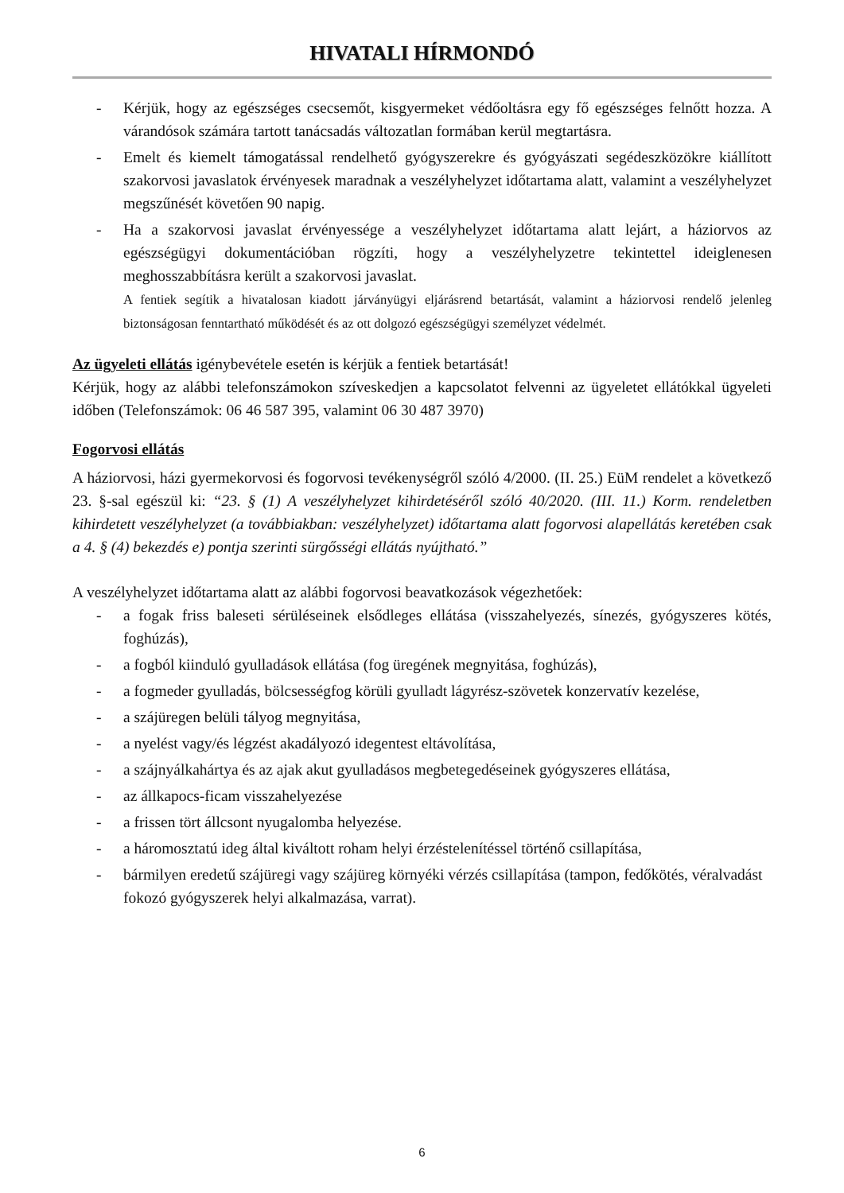HIVATALI HÍRMONDÓ
- Kérjük, hogy az egészséges csecsemőt, kisgyermeket védőoltásra egy fő egészséges felnőtt hozza. A várandósok számára tartott tanácsadás változatlan formában kerül megtartásra.
- Emelt és kiemelt támogatással rendelhető gyógyszerekre és gyógyászati segédeszközökre kiállított szakorvosi javaslatok érvényesek maradnak a veszélyhelyzet időtartama alatt, valamint a veszélyhelyzet megszűnését követően 90 napig.
- Ha a szakorvosi javaslat érvényessége a veszélyhelyzet időtartama alatt lejárt, a háziorvos az egészségügyi dokumentációban rögzíti, hogy a veszélyhelyzetre tekintettel ideiglenesen meghosszabbításra került a szakorvosi javaslat.
A fentiek segítik a hivatalosan kiadott járványügyi eljárásrend betartását, valamint a háziorvosi rendelő jelenleg biztonságosan fenntartható működését és az ott dolgozó egészségügyi személyzet védelmét.
Az ügyeleti ellátás igénybevétele esetén is kérjük a fentiek betartását!
Kérjük, hogy az alábbi telefonszámokon szíveskedjen a kapcsolatot felvenni az ügyeletet ellátókkal ügyeleti időben (Telefonszámok: 06 46 587 395, valamint 06 30 487 3970)
Fogorvosi ellátás
A háziorvosi, házi gyermekorvosi és fogorvosi tevékenységről szóló 4/2000. (II. 25.) EüM rendelet a következő 23. §-sal egészül ki: “23. § (1) A veszélyhelyzet kihirdetéséről szóló 40/2020. (III. 11.) Korm. rendeletben kihirdetett veszélyhelyzet (a továbbiakban: veszélyhelyzet) időtartama alatt fogorvosi alapellátás keretében csak a 4. § (4) bekezdés e) pontja szerinti sürgősségi ellátás nyújtható.”
A veszélyhelyzet időtartama alatt az alábbi fogorvosi beavatkozások végezhetőek:
- a fogak friss baleseti sérüléseinek elsődleges ellátása (visszahelyezés, sínezés, gyógyszeres kötés, foghúzás),
- a fogból kiinduló gyulladások ellátása (fog üregének megnyitása, foghúzás),
- a fogmeder gyulladás, bölcsességfog körüli gyulladt lágyrész-szövetek konzervatív kezelése,
- a szájüregen belüli tályog megnyitása,
- a nyelést vagy/és légzést akadályozó idegentest eltávolítása,
- a szájnyálkahártya és az ajak akut gyulladásos megbetegedéseinek gyógyszeres ellátása,
- az állkapocs-ficam visszahelyezése
- a frissen tört állcsont nyugalomba helyezése.
- a háromosztatú ideg által kiváltott roham helyi érzéstelenítéssel történő csillapítása,
- bármilyen eredetű szájüregi vagy szájüreg környéki vérzés csillapítása (tampon, fedőkötés, véralvadást fokozó gyógyszerek helyi alkalmazása, varrat).
6